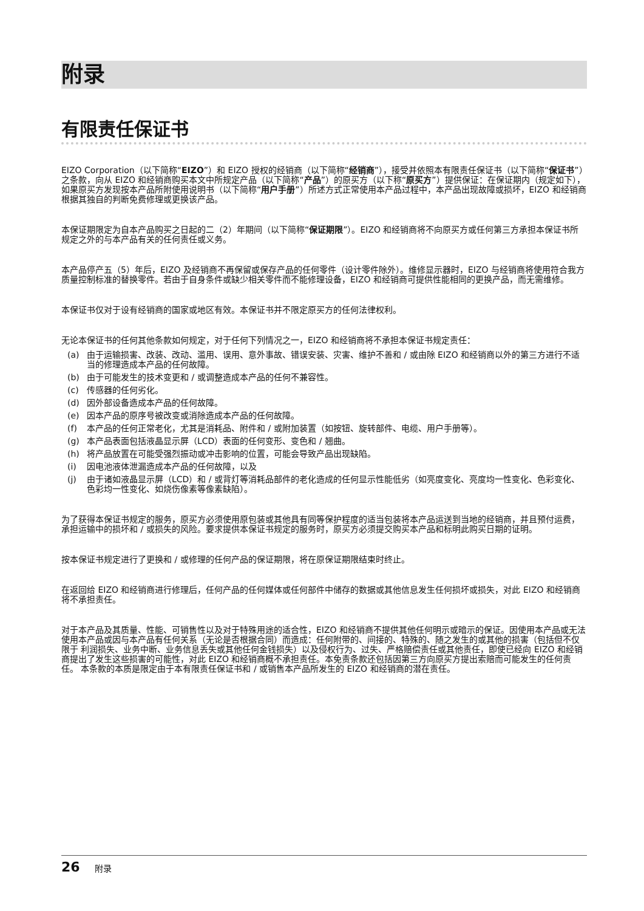附录
有限责任保证书
EIZO Corporation（以下简称“EIZO”）和 EIZO 授权的经销商（以下简称“经销商”），接受并依照本有限责任保证书（以下简称“保证书”）之条款，向从 EIZO 和经销商购买本文中所规定产品（以下简称“产品”）的原买方（以下称“原买方”）提供保证：在保证期内（规定如下），如果原买方发现按本产品所附使用说明书（以下简称“用户手册”）所述方式正常使用本产品过程中，本产品出现故障或损坏，EIZO 和经销商根据其独自的判断免费修理或更换该产品。
本保证期限定为自本产品购买之日起的二（2）年期间（以下简称“保证期限”）。EIZO 和经销商将不向原买方或任何第三方承担本保证书所规定之外的与本产品有关的任何责任或义务。
本产品停产五（5）年后，EIZO 及经销商不再保留或保存产品的任何零件（设计零件除外）。维修显示器时，EIZO 与经销商将使用符合我方质量控制标准的替换零件。若由于自身条件或缺少相关零件而不能修理设备，EIZO 和经销商可提供性能相同的更换产品，而无需维修。
本保证书仅对于设有经销商的国家或地区有效。本保证书并不限定原买方的任何法律权利。
无论本保证书的任何其他条款如何规定，对于任何下列情况之一，EIZO 和经销商将不承担本保证书规定责任：
(a) 由于运输损害、改装、改动、滥用、误用、意外事故、错误安装、灾害、维护不善和 / 或由除 EIZO 和经销商以外的第三方进行不适当的修理造成本产品的任何故障。
(b) 由于可能发生的技术变更和 / 或调整造成本产品的任何不兼容性。
(c) 传感器的任何劣化。
(d) 因外部设备造成本产品的任何故障。
(e) 因本产品的原序号被改变或消除造成本产品的任何故障。
(f) 本产品的任何正常老化，尤其是消耗品、附件和 / 或附加装置（如按钮、旋转部件、电缆、用户手册等）。
(g) 本产品表面包括液晶显示屏（LCD）表面的任何变形、变色和 / 翘曲。
(h) 将产品放置在可能受强烈振动或冲击影响的位置，可能会导致产品出现缺陷。
(i) 因电池液体泄漏造成本产品的任何故障，以及
(j) 由于诸如液晶显示屏（LCD）和 / 或背灯等消耗品部件的老化造成的任何显示性能低劣（如亮度变化、亮度均一性变化、色彩变化、色彩均一性变化、如烧伤像素等像素缺陷）。
为了获得本保证书规定的服务，原买方必须使用原包装或其他具有同等保护程度的适当包装将本产品运送到当地的经销商，并且预付运费，承担运输中的损坏和 / 或损失的风险。要求提供本保证书规定的服务时，原买方必须提交购买本产品和标明此购买日期的证明。
按本保证书规定进行了更换和 / 或修理的任何产品的保证期限，将在原保证期限结束时终止。
在返回给 EIZO 和经销商进行修理后，任何产品的任何媒体或任何部件中储存的数据或其他信息发生任何损坏或损失，对此 EIZO 和经销商将不承担责任。
对于本产品及其质量、性能、可销售性以及对于特殊用途的适合性，EIZO 和经销商不提供其他任何明示或暗示的保证。因使用本产品或无法使用本产品或因与本产品有任何关系（无论是否根据合同）而造成：任何附带的、间接的、特殊的、随之发生的或其他的损害（包括但不仅限于 利润损失、业务中断、业务信息丢失或其他任何金钱损失）以及侵权行为、过失、严格赔偿责任或其他责任，即使已经向 EIZO 和经销商提出了发生这些损害的可能性，对此 EIZO 和经销商概不承担责任。本免责条款还包括因第三方向原买方提出索赔而可能发生的任何责任。 本条款的本质是限定由于本有限责任保证书和 / 或销售本产品所发生的 EIZO 和经销商的潜在责任。
26 附录